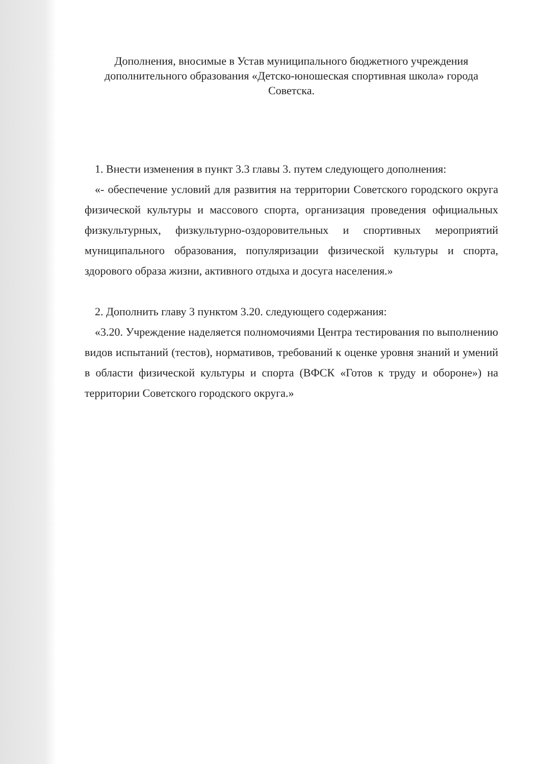Дополнения, вносимые в Устав муниципального бюджетного учреждения дополнительного образования «Детско-юношеская спортивная школа» города Советска.
1. Внести изменения в пункт 3.3 главы 3. путем следующего дополнения:
«- обеспечение условий для развития на территории Советского городского округа физической культуры и массового спорта, организация проведения официальных физкультурных, физкультурно-оздоровительных и спортивных мероприятий муниципального образования, популяризации физической культуры и спорта, здорового образа жизни, активного отдыха и досуга населения.»
2. Дополнить главу 3 пунктом 3.20. следующего содержания:
«3.20. Учреждение наделяется полномочиями Центра тестирования по выполнению видов испытаний (тестов), нормативов, требований к оценке уровня знаний и умений в области физической культуры и спорта (ВФСК «Готов к труду и обороне») на территории Советского городского округа.»